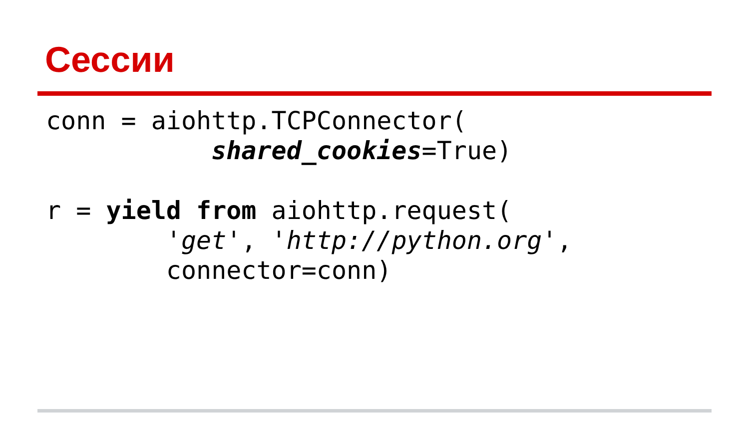Сессии
conn = aiohttp.TCPConnector(
           shared_cookies=True)

r = yield from aiohttp.request(
        'get', 'http://python.org',
        connector=conn)